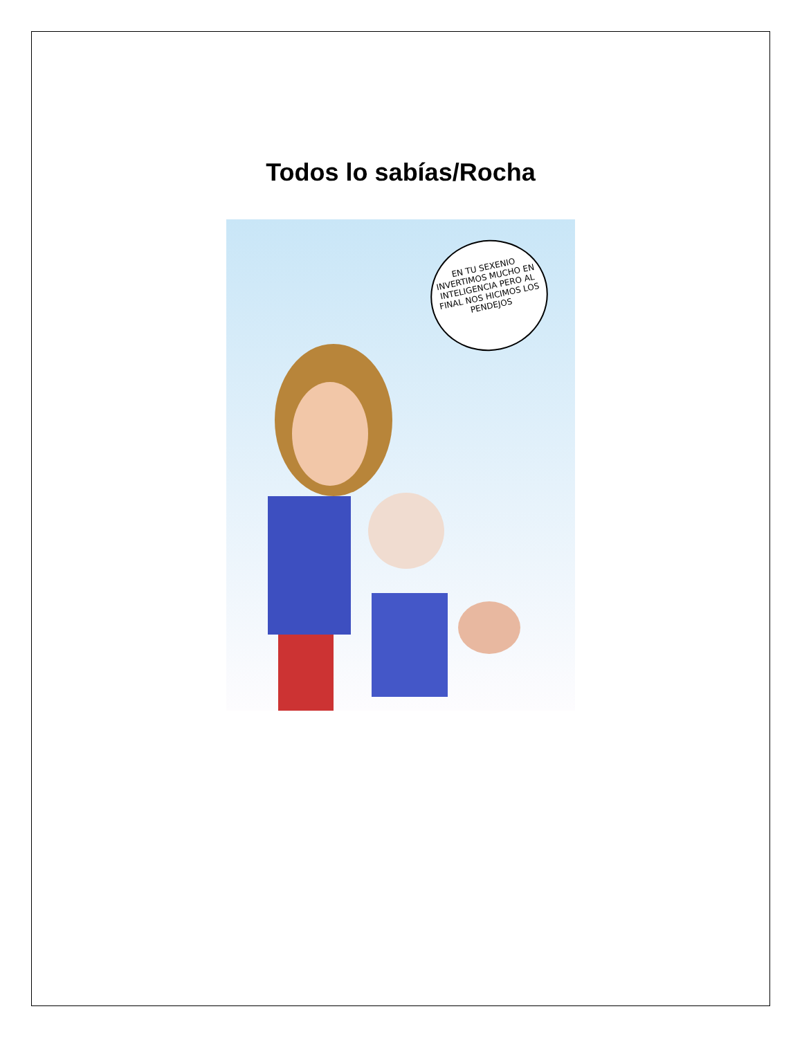Todos lo sabías/Rocha
EN TU SEXENIO INVERTIMOS MUCHO EN INTELIGENCIA PERO AL FINAL NOS HICIMOS LOS PENDEJOS